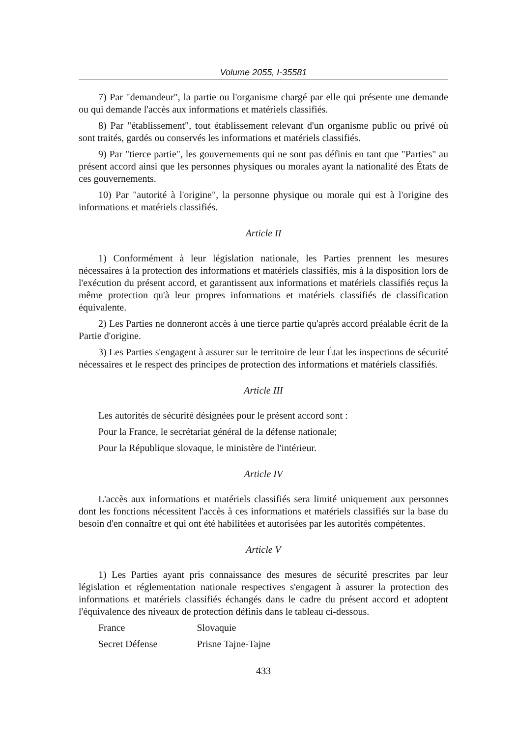Volume 2055, I-35581
7) Par "demandeur", la partie ou l'organisme chargé par elle qui présente une demande ou qui demande l'accès aux informations et matériels classifiés.
8) Par "établissement", tout établissement relevant d'un organisme public ou privé où sont traités, gardés ou conservés les informations et matériels classifiés.
9) Par "tierce partie", les gouvernements qui ne sont pas définis en tant que "Parties" au présent accord ainsi que les personnes physiques ou morales ayant la nationalité des États de ces gouvernements.
10) Par "autorité à l'origine", la personne physique ou morale qui est à l'origine des informations et matériels classifiés.
Article II
1) Conformément à leur législation nationale, les Parties prennent les mesures nécessaires à la protection des informations et matériels classifiés, mis à la disposition lors de l'exécution du présent accord, et garantissent aux informations et matériels classifiés reçus la même protection qu'à leur propres informations et matériels classifiés de classification équivalente.
2) Les Parties ne donneront accès à une tierce partie qu'après accord préalable écrit de la Partie d'origine.
3) Les Parties s'engagent à assurer sur le territoire de leur État les inspections de sécurité nécessaires et le respect des principes de protection des informations et matériels classifiés.
Article III
Les autorités de sécurité désignées pour le présent accord sont :
Pour la France, le secrétariat général de la défense nationale;
Pour la République slovaque, le ministère de l'intérieur.
Article IV
L'accès aux informations et matériels classifiés sera limité uniquement aux personnes dont les fonctions nécessitent l'accès à ces informations et matériels classifiés sur la base du besoin d'en connaître et qui ont été habilitées et autorisées par les autorités compétentes.
Article V
1) Les Parties ayant pris connaissance des mesures de sécurité prescrites par leur législation et réglementation nationale respectives s'engagent à assurer la protection des informations et matériels classifiés échangés dans le cadre du présent accord et adoptent l'équivalence des niveaux de protection définis dans le tableau ci-dessous.
| France | Slovaquie |
| Secret Défense | Prisne Tajne-Tajne |
433